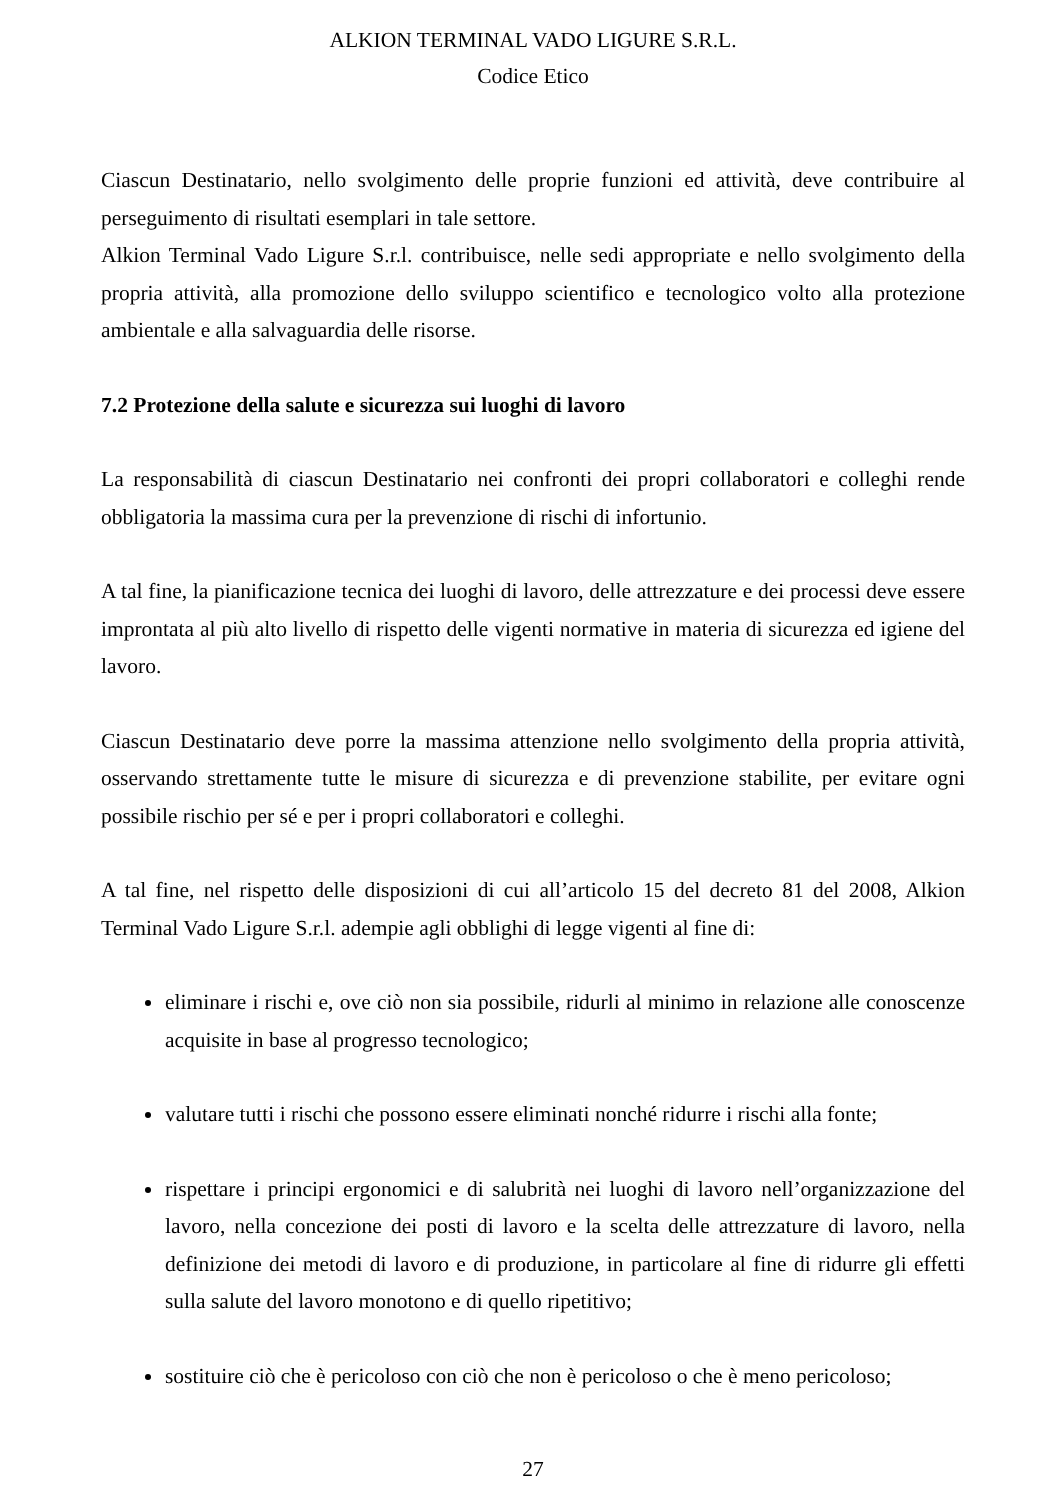ALKION TERMINAL VADO LIGURE S.R.L.
Codice Etico
Ciascun Destinatario, nello svolgimento delle proprie funzioni ed attività, deve contribuire al perseguimento di risultati esemplari in tale settore.
Alkion Terminal Vado Ligure S.r.l. contribuisce, nelle sedi appropriate e nello svolgimento della propria attività, alla promozione dello sviluppo scientifico e tecnologico volto alla protezione ambientale e alla salvaguardia delle risorse.
7.2 Protezione della salute e sicurezza sui luoghi di lavoro
La responsabilità di ciascun Destinatario nei confronti dei propri collaboratori e colleghi rende obbligatoria la massima cura per la prevenzione di rischi di infortunio.
A tal fine, la pianificazione tecnica dei luoghi di lavoro, delle attrezzature e dei processi deve essere improntata al più alto livello di rispetto delle vigenti normative in materia di sicurezza ed igiene del lavoro.
Ciascun Destinatario deve porre la massima attenzione nello svolgimento della propria attività, osservando strettamente tutte le misure di sicurezza e di prevenzione stabilite, per evitare ogni possibile rischio per sé e per i propri collaboratori e colleghi.
A tal fine, nel rispetto delle disposizioni di cui all’articolo 15 del decreto 81 del 2008, Alkion Terminal Vado Ligure S.r.l. adempie agli obblighi di legge vigenti al fine di:
eliminare i rischi e, ove ciò non sia possibile, ridurli al minimo in relazione alle conoscenze acquisite in base al progresso tecnologico;
valutare tutti i rischi che possono essere eliminati nonché ridurre i rischi alla fonte;
rispettare i principi ergonomici e di salubrità nei luoghi di lavoro nell’organizzazione del lavoro, nella concezione dei posti di lavoro e la scelta delle attrezzature di lavoro, nella definizione dei metodi di lavoro e di produzione, in particolare al fine di ridurre gli effetti sulla salute del lavoro monotono e di quello ripetitivo;
sostituire ciò che è pericoloso con ciò che non è pericoloso o che è meno pericoloso;
27